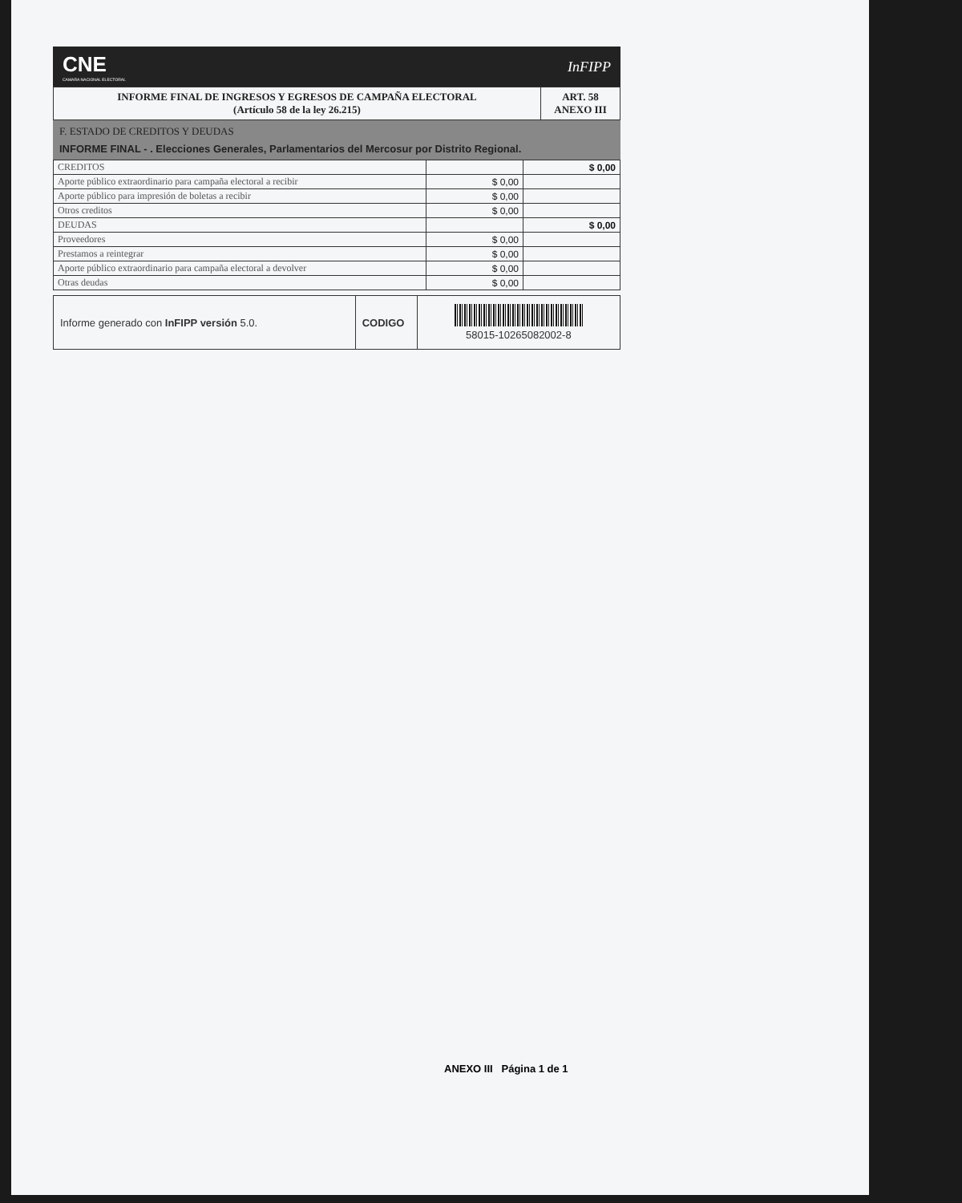CNE
CAMARA NACIONAL ELECTORAL
InFIPP
| INFORME FINAL DE INGRESOS Y EGRESOS DE CAMPAÑA ELECTORAL (Artículo 58 de la ley 26.215) | ART. 58 ANEXO III |
F. ESTADO DE CREDITOS Y DEUDAS
INFORME FINAL - . Elecciones Generales, Parlamentarios del Mercosur por Distrito Regional.
| CREDITOS | | $ 0,00 |
| Aporte público extraordinario para campaña electoral a recibir | $ 0,00 | |
| Aporte público para impresión de boletas a recibir | $ 0,00 | |
| Otros creditos | $ 0,00 | |
| DEUDAS | | $ 0,00 |
| Proveedores | $ 0,00 | |
| Prestamos a reintegrar | $ 0,00 | |
| Aporte público extraordinario para campaña electoral a devolver | $ 0,00 | |
| Otras deudas | $ 0,00 | |
| Informe generado con InFIPP versión 5.0. | CODIGO | 58015-10265082002-8 |
ANEXO III Página 1 de 1